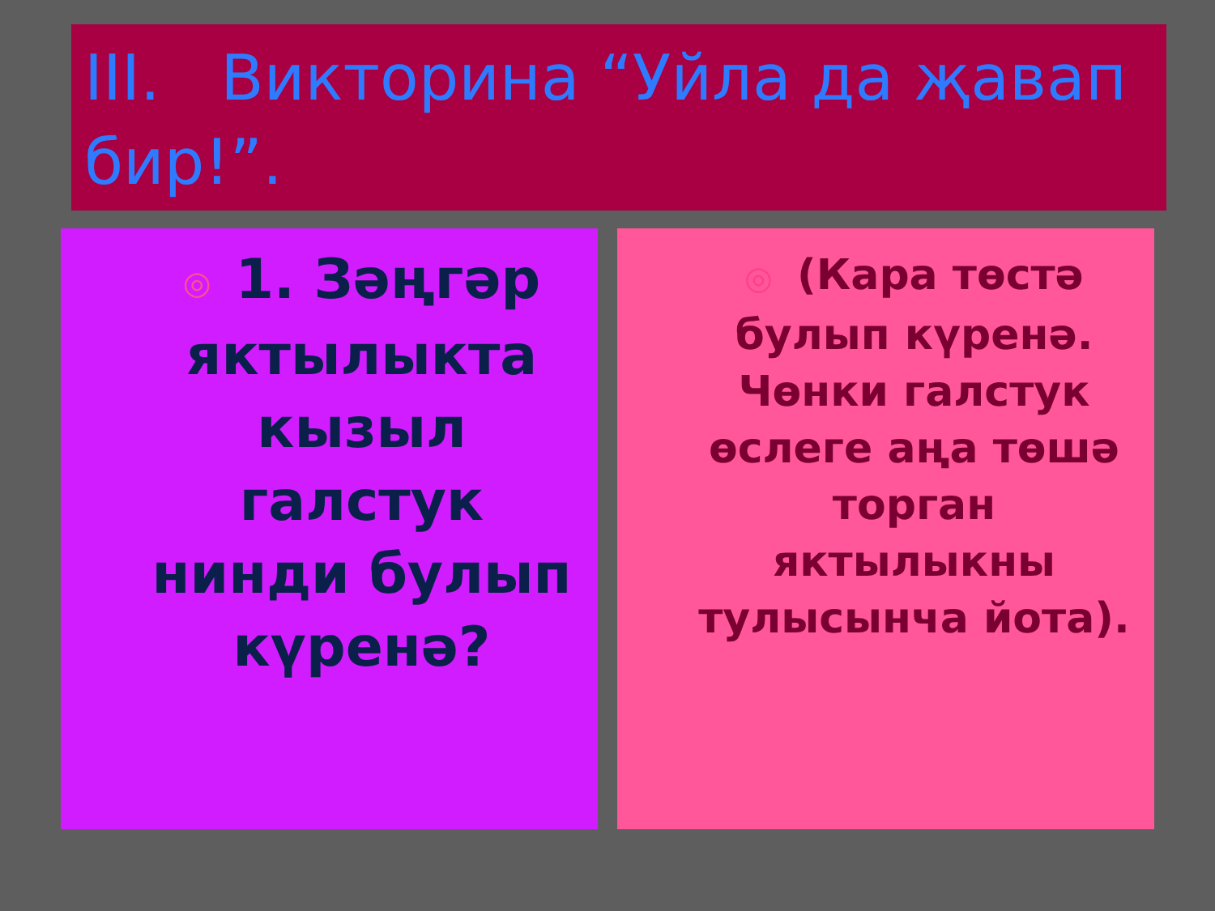III. Викторина “Уйла да җавап бир!”.
◎ 1. Зәңгәр яктылыкта кызыл галстук нинди булып күренә?
◎ (Кара төстә булып күренә. Чөнки галстук өслеге аңа төшә торган яктылыкны тулысынча йота).